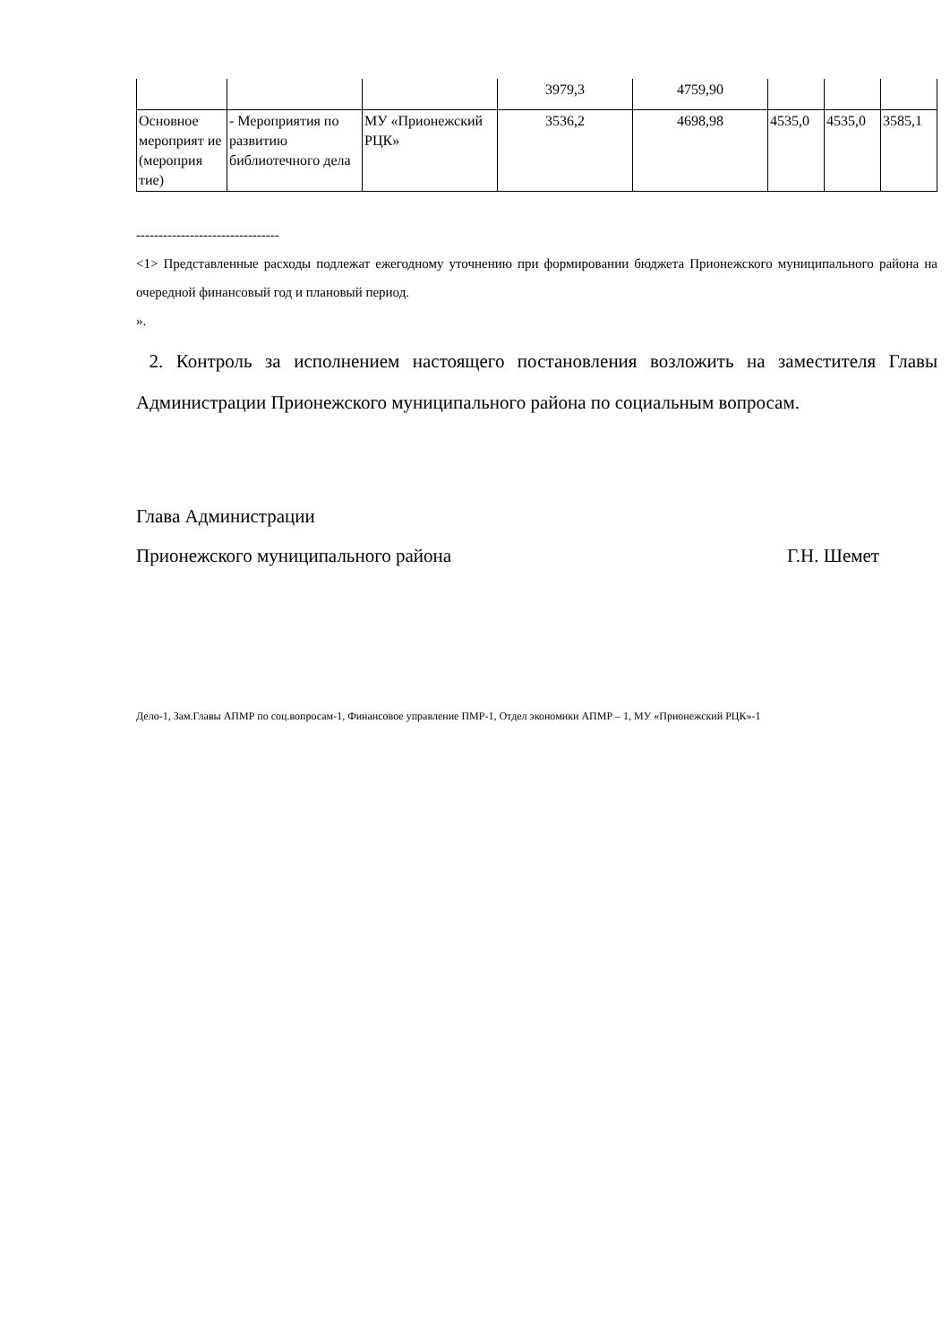| | | | 3979,3 | 4759,90 | | | |
| Основное мероприят ие (мероприя тие) | - Мероприятия по развитию библиотечного дела | МУ «Прионежский РЦК» | 3536,2 | 4698,98 | 4535,0 | 4535,0 | 3585,1 |
--------------------------------
<1> Представленные расходы подлежат ежегодному уточнению при формировании бюджета Прионежского муниципального района на очередной финансовый год и плановый период.
».
2. Контроль за исполнением настоящего постановления возложить на заместителя Главы Администрации Прионежского муниципального района по социальным вопросам.
Глава Администрации
Прионежского муниципального района Г.Н. Шемет
Дело-1, Зам.Главы АПМР по соц.вопросам-1, Финансовое управление ПМР-1, Отдел экономики АПМР – 1, МУ «Прионежский РЦК»-1